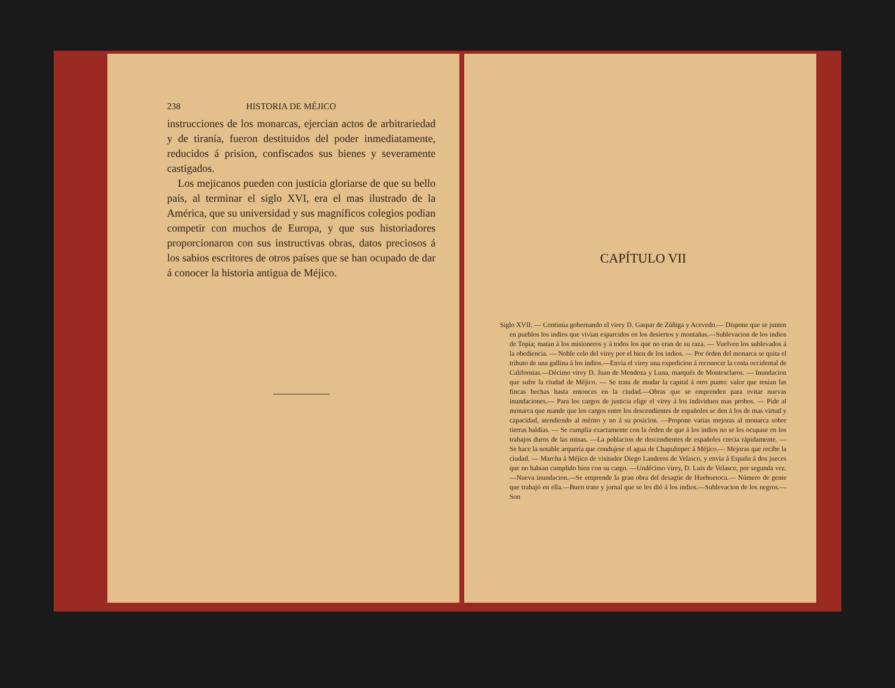238 HISTORIA DE MÉJICO
instrucciones de los monarcas, ejercian actos de arbitrariedad y de tiranía, fueron destituidos del poder inmediatamente, reducidos á prision, confiscados sus bienes y severamente castigados.
Los mejicanos pueden con justicia gloriarse de que su bello país, al terminar el siglo XVI, era el mas ilustrado de la América, que su universidad y sus magníficos colegios podian competir con muchos de Europa, y que sus historiadores proporcionaron con sus instructivas obras, datos preciosos á los sabios escritores de otros países que se han ocupado de dar á conocer la historia antigua de Méjico.
CAPÍTULO VII
Siglo XVII. — Continúa gobernando el virey D. Gaspar de Zúñiga y Acevedo.— Dispone que se junten en pueblos los indios que vivian esparcidos en los desiertos y montañas.—Sublevacion de los indios de Topia; matan á los misioneros y á todos los que no eran de su raza. — Vuelven los sublevados á la obediencia. — Noble celo del virey por el bien de los indios. — Por órden del monarca se quita el tributo de una gallina á los indios.—Envia el virey una expedicion á reconocer la costa occidental de Californias.—Décimo virey D. Juan de Mendoza y Luna, marqués de Montesclaros. — Inundacion que sufre la ciudad de Méjico. — Se trata de mudar la capital á otro punto: valor que tenian las fincas hechas hasta entonces en la ciudad.—Obras que se emprenden para evitar nuevas inundaciones.— Para los cargos de justicia elige el virey á los individuos mas probos. — Pide al monarca que mande que los cargos entre los descendientes de españoles se den á los de mas virtud y capacidad, atendiendo al mérito y no á su posicion. —Propone varias mejoras al monarca sobre tierras baldías. — Se cumplia exactamente con la órden de que á los indios no se les ocupase en los trabajos duros de las minas. —La poblacion de descendientes de españoles crecia rápidamente. — Se hace la notable arquería que condujese el agua de Chapultepec á Méjico.— Mejoras que recibe la ciudad. — Marcha á Méjico de visitador Diego Landeros de Velasco, y envia á España á dos jueces que no habian cumplido bien con su cargo. —Undécimo virey, D. Luis de Velasco, por segunda vez.—Nueva inundacion.—Se emprende la gran obra del desagüe de Huehuetoca.— Número de gente que trabajó en ella.—Buen trato y jornal que se les dió á los indios.—Sublevacion de los negros.—Son